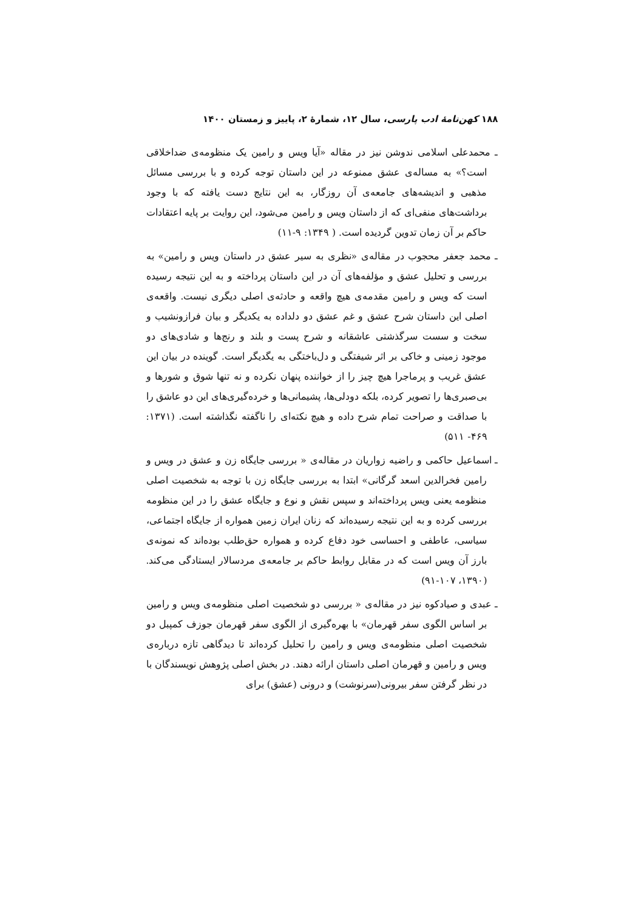۱۸۸ کهن‌نامهٔ ادب پارسی، سال ۱۲، شمارهٔ ۲، پاییز و زمستان ۱۴۰۰
ـ محمدعلی اسلامی ندوشن نیز در مقاله «آیا ویس و رامین یک منظومه‌ی ضداخلاقی است؟» به مساله‌ی عشق ممنوعه در این داستان توجه کرده و با بررسی مسائل مذهبی و اندیشه‌های جامعه‌ی آن روزگار، به این نتایج دست یافته که با وجود برداشت‌های منفی‌ای که از داستان ویس و رامین می‌شود، این روایت بر پایه اعتقادات حاکم بر آن زمان تدوین گردیده است. ( ۱۳۴۹: ۹-۱۱)
ـ محمد جعفر محجوب در مقاله‌ی «نظری به سیر عشق در داستان ویس و رامین» به بررسی و تحلیل عشق و مؤلفه‌های آن در این داستان پرداخته و به این نتیجه رسیده است که ویس و رامین مقدمه‌ی هیچ واقعه و حادثه‌ی اصلی دیگری نیست. واقعه‌ی اصلی این داستان شرح عشق و غم عشق دو دلداده به یکدیگر و بیان فرازونشیب و سخت و سست سرگذشتی عاشقانه و شرح پست و بلند و رنج‌ها و شادی‌های دو موجود زمینی و خاکی بر اثر شیفتگی و دل‌باختگی به یگدیگر است. گوینده در بیان این عشق غریب و پرماجرا هیچ چیز را از خواننده پنهان نکرده و نه تنها شوق و شورها و بی‌صبری‌ها را تصویر کرده، بلکه دودلی‌ها، پشیمانی‌ها و خرده‌گیری‌های این دو عاشق را با صداقت و صراحت تمام شرح داده و هیچ نکته‌ای را ناگفته نگذاشته است. (۱۳۷۱: ۴۶۹- ۵۱۱)
ـ اسماعیل حاکمی و راضیه زواریان در مقاله‌ی « بررسی جایگاه زن و عشق در ویس و رامین فخرالدین اسعد گرگانی» ابتدا به بررسی جایگاه زن با توجه به شخصیت اصلی منظومه یعنی ویس پرداخته‌اند و سپس نقش و نوع و جایگاه عشق را در این منظومه بررسی کرده و به این نتیجه رسیده‌اند که زنان ایران زمین همواره از جایگاه اجتماعی، سیاسی، عاطفی و احساسی خود دفاع کرده و همواره حق‌طلب بوده‌اند که نمونه‌ی بارز آن ویس است که در مقابل روابط حاکم بر جامعه‌ی مردسالار ایستادگی می‌کند. (۱۳۹۰، ۱۰۷-۹۱)
ـ عبدی و صیادکوه نیز در مقاله‌ی « بررسی دو شخصیت اصلی منظومه‌ی ویس و رامین بر اساس الگوی سفر قهرمان» با بهره‌گیری از الگوی سفر قهرمان جوزف کمپبل دو شخصیت اصلی منظومه‌ی ویس و رامین را تحلیل کرده‌اند تا دیدگاهی تازه درباره‌ی ویس و رامین و قهرمان اصلی داستان ارائه دهند. در بخش اصلی پژوهش نویسندگان با در نظر گرفتن سفر بیرونی(سرنوشت) و درونی (عشق) برای